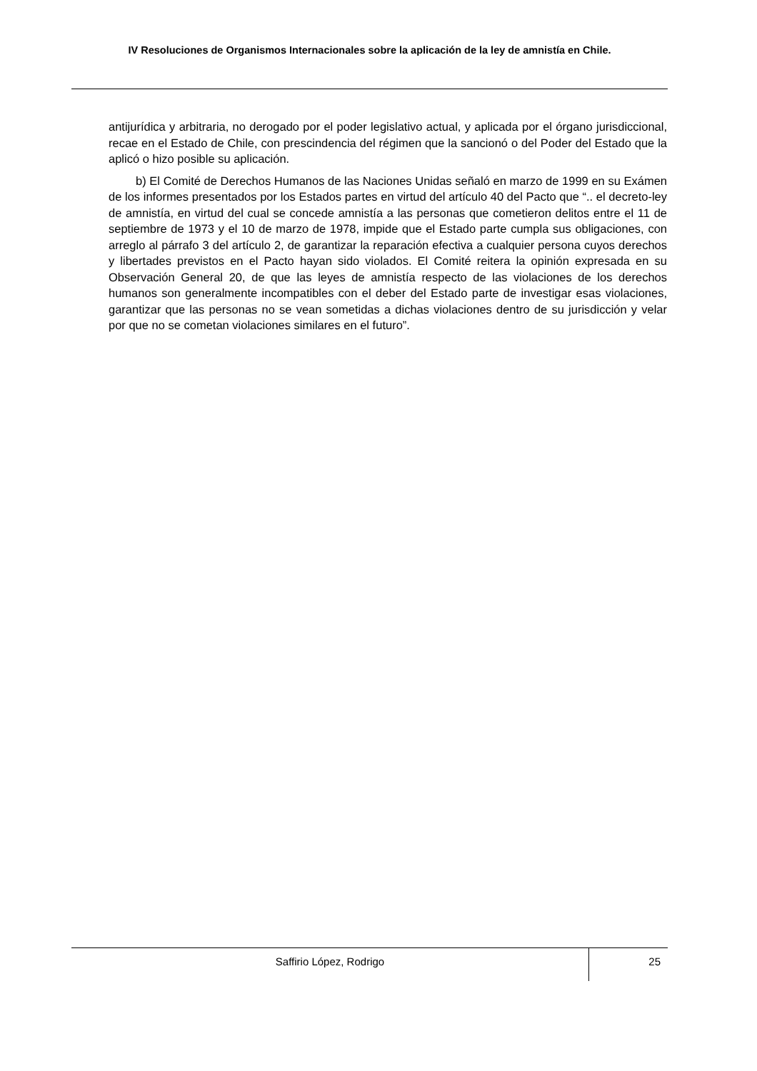IV Resoluciones de Organismos Internacionales sobre la aplicación de la ley de amnistía en Chile.
antijurídica y arbitraria, no derogado por el poder legislativo actual, y aplicada por el órgano jurisdiccional, recae en el Estado de Chile, con prescindencia del régimen que la sancionó o del Poder del Estado que la aplicó o hizo posible su aplicación.
b) El Comité de Derechos Humanos de las Naciones Unidas señaló en marzo de 1999 en su Exámen de los informes presentados por los Estados partes en virtud del artículo 40 del Pacto que “.. el decreto-ley de amnistía, en virtud del cual se concede amnistía a las personas que cometieron delitos entre el 11 de septiembre de 1973 y el 10 de marzo de 1978, impide que el Estado parte cumpla sus obligaciones, con arreglo al párrafo 3 del artículo 2, de garantizar la reparación efectiva a cualquier persona cuyos derechos y libertades previstos en el Pacto hayan sido violados. El Comité reitera la opinión expresada en su Observación General 20, de que las leyes de amnistía respecto de las violaciones de los derechos humanos son generalmente incompatibles con el deber del Estado parte de investigar esas violaciones, garantizar que las personas no se vean sometidas a dichas violaciones dentro de su jurisdicción y velar por que no se cometan violaciones similares en el futuro”.
Saffirio López, Rodrigo
25